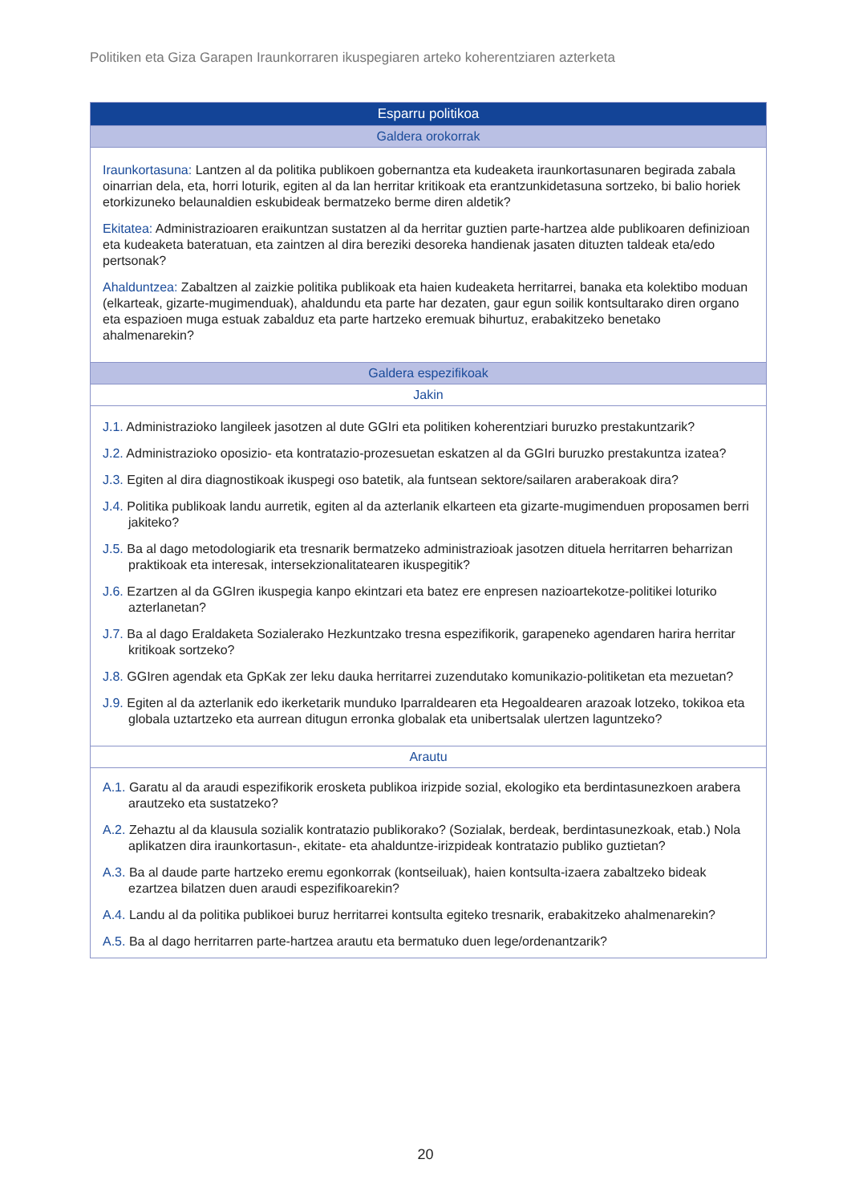Politiken eta Giza Garapen Iraunkorraren ikuspegiaren arteko koherentziaren azterketa
| Esparru politikoa |
| --- |
| Galdera orokorrak |
| Iraunkortasuna: Lantzen al da politika publikoen gobernantza eta kudeaketa iraunkortasunaren begirada zabala oinarrian dela, eta, horri loturik, egiten al da lan herritar kritikoak eta erantzunkidetasuna sortzeko, bi balio horiek etorkizuneko belaunaldien eskubideak bermatzeko berme diren aldetik? Ekitatea: Administrazioaren eraikuntzan sustatzen al da herritar guztien parte-hartzea alde publikoaren definizioan eta kudeaketa bateratuan, eta zaintzen al dira bereziki desoreka handienak jasaten dituzten taldeak eta/edo pertsonak? Ahalduntzea: Zabaltzen al zaizkie politika publikoak eta haien kudeaketa herritarrei, banaka eta kolektibo moduan (elkarteak, gizarte-mugimenduak), ahaldundu eta parte har dezaten, gaur egun soilik kontsultarako diren organo eta espazioen muga estuak zabalduz eta parte hartzeko eremuak bihurtuz, erabakitzeko benetako ahalmenarekin? |
| Galdera espezifikoak |
| Jakin |
| J.1. Administrazioko langileek jasotzen al dute GGIri eta politiken koherentziari buruzko prestakuntzarik? J.2. Administrazioko oposizio- eta kontratazio-prozesuetan eskatzen al da GGIri buruzko prestakuntza izatea? J.3. Egiten al dira diagnostikoak ikuspegi oso batetik, ala funtsean sektore/sailaren araberakoak dira? J.4. Politika publikoak landu aurretik, egiten al da azterlanik elkarteen eta gizarte-mugimenduen proposamen berri jakiteko? J.5. Ba al dago metodologiarik eta tresnarik bermatzeko administrazioak jasotzen dituela herritarren beharrizan praktikoak eta interesak, intersekzionalitatearen ikuspegitik? J.6. Ezartzen al da GGIren ikuspegia kanpo ekintzari eta batez ere enpresen nazioartekotze-politikei loturiko azterlanetan? J.7. Ba al dago Eraldaketa Sozialerako Hezkuntzako tresna espezifikorik, garapeneko agendaren harira herritar kritikoak sortzeko? J.8. GGIren agendak eta GpKak zer leku dauka herritarrei zuzendutako komunikazio-politiketan eta mezuetan? J.9. Egiten al da azterlanik edo ikerketarik munduko Iparraldearen eta Hegoaldearen arazoak lotzeko, tokikoa eta globala uztartzeko eta aurrean ditugun erronka globalak eta unibertsalak ulertzen laguntzeko? |
| Arautu |
| A.1. Garatu al da araudi espezifikorik erosketa publikoa irizpide sozial, ekologiko eta berdintasunezkoen arabera arautzeko eta sustatzeko? A.2. Zehaztu al da klausula sozialik kontratazio publikorako? (Sozialak, berdeak, berdintasunezkoak, etab.) Nola aplikatzen dira iraunkortasun-, ekitate- eta ahalduntze-irizpideak kontratazio publiko guztietan? A.3. Ba al daude parte hartzeko eremu egonkorrak (kontseiluak), haien kontsulta-izaera zabaltzeko bideak ezartzea bilatzen duen araudi espezifikoarekin? A.4. Landu al da politika publikoei buruz herritarrei kontsulta egiteko tresnarik, erabakitzeko ahalmenarekin? A.5. Ba al dago herritarren parte-hartzea arautu eta bermatuko duen lege/ordenantzarik? |
20